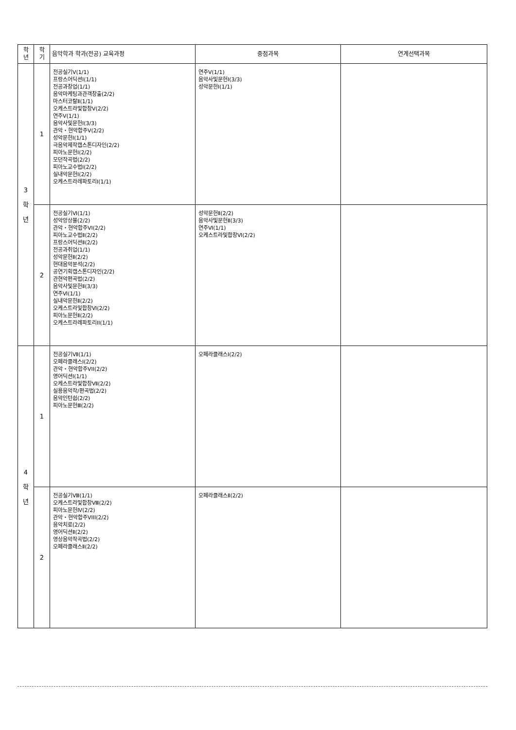| 학 년 | 학 기 | 음악학과 학과(전공) 교육과정 | 중점과목 | 연계선택과목 |
| --- | --- | --- | --- | --- |
| 3 학 년 | 1 | 전공실기Ⅴ(1/1) 프랑스어딕션Ⅰ(1/1) 전공과창업(1/1) 음악마케팅과관객창출(2/2) 마스터코랄Ⅱ(1/1) 오케스트라및합창Ⅴ(2/2) 연주Ⅴ(1/1) 음악사및문헌Ⅰ(3/3) 관악・현악합주V(2/2) 성악문헌Ⅰ(1/1) 극음악제작캡스톤디자인(2/2) 피아노문헌Ⅰ(2/2) 모던작곡법(2/2) 피아노교수법Ⅰ(2/2) 실내악문헌Ⅰ(2/2) 오케스트라레파토리I(1/1) | 연주Ⅴ(1/1) 음악사및문헌Ⅰ(3/3) 성악문헌Ⅰ(1/1) | |
| | 2 | 전공실기Ⅵ(1/1) 성악앙상블(2/2) 관악・현악합주VI(2/2) 피아노교수법Ⅱ(2/2) 프랑스어딕션Ⅱ(2/2) 전공과취업(1/1) 성악문헌Ⅱ(2/2) 현대음악분석(2/2) 공연기획캡스톤디자인(2/2) 관현악편곡법(2/2) 음악사및문헌Ⅱ(3/3) 연주Ⅵ(1/1) 실내악문헌Ⅱ(2/2) 오케스트라및합창Ⅵ(2/2) 피아노문헌Ⅱ(2/2) 오케스트라레파토리II(1/1) | 성악문헌Ⅱ(2/2) 음악사및문헌Ⅱ(3/3) 연주Ⅵ(1/1) 오케스트라및합창Ⅵ(2/2) | |
| 4 학 년 | 1 | 전공실기Ⅶ(1/1) 오페라클래스Ⅰ(2/2) 관악・현악합주VII(2/2) 영어딕션Ⅰ(1/1) 오케스트라및합창Ⅶ(2/2) 실용음악작/편곡법(2/2) 음악인턴쉽(2/2) 피아노문헌Ⅲ(2/2) | 오페라클래스Ⅰ(2/2) | |
| | 2 | 전공실기Ⅷ(1/1) 오케스트라및합창Ⅷ(2/2) 피아노문헌Ⅳ(2/2) 관악・현악합주VIII(2/2) 음악치료(2/2) 영어딕션Ⅱ(2/2) 영상음악작곡법(2/2) 오페라클래스Ⅱ(2/2) | 오페라클래스Ⅱ(2/2) | |